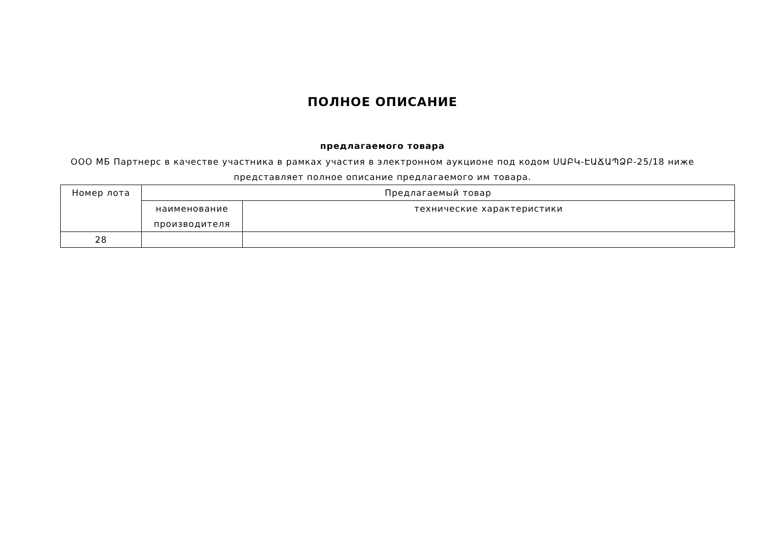ПОЛНОЕ ОПИСАНИЕ
предлагаемого товара
ООО МБ Партнерс в качестве участника в рамках участия в электронном аукционе под кодом ՍԱԲԿ-ԷԱՃԱՊՁԲ-25/18 ниже представляет полное описание предлагаемого им товара.
| Номер лота | Предлагаемый товар | |
| --- | --- | --- |
| | наименование производителя | технические характеристики |
| 28 | | |